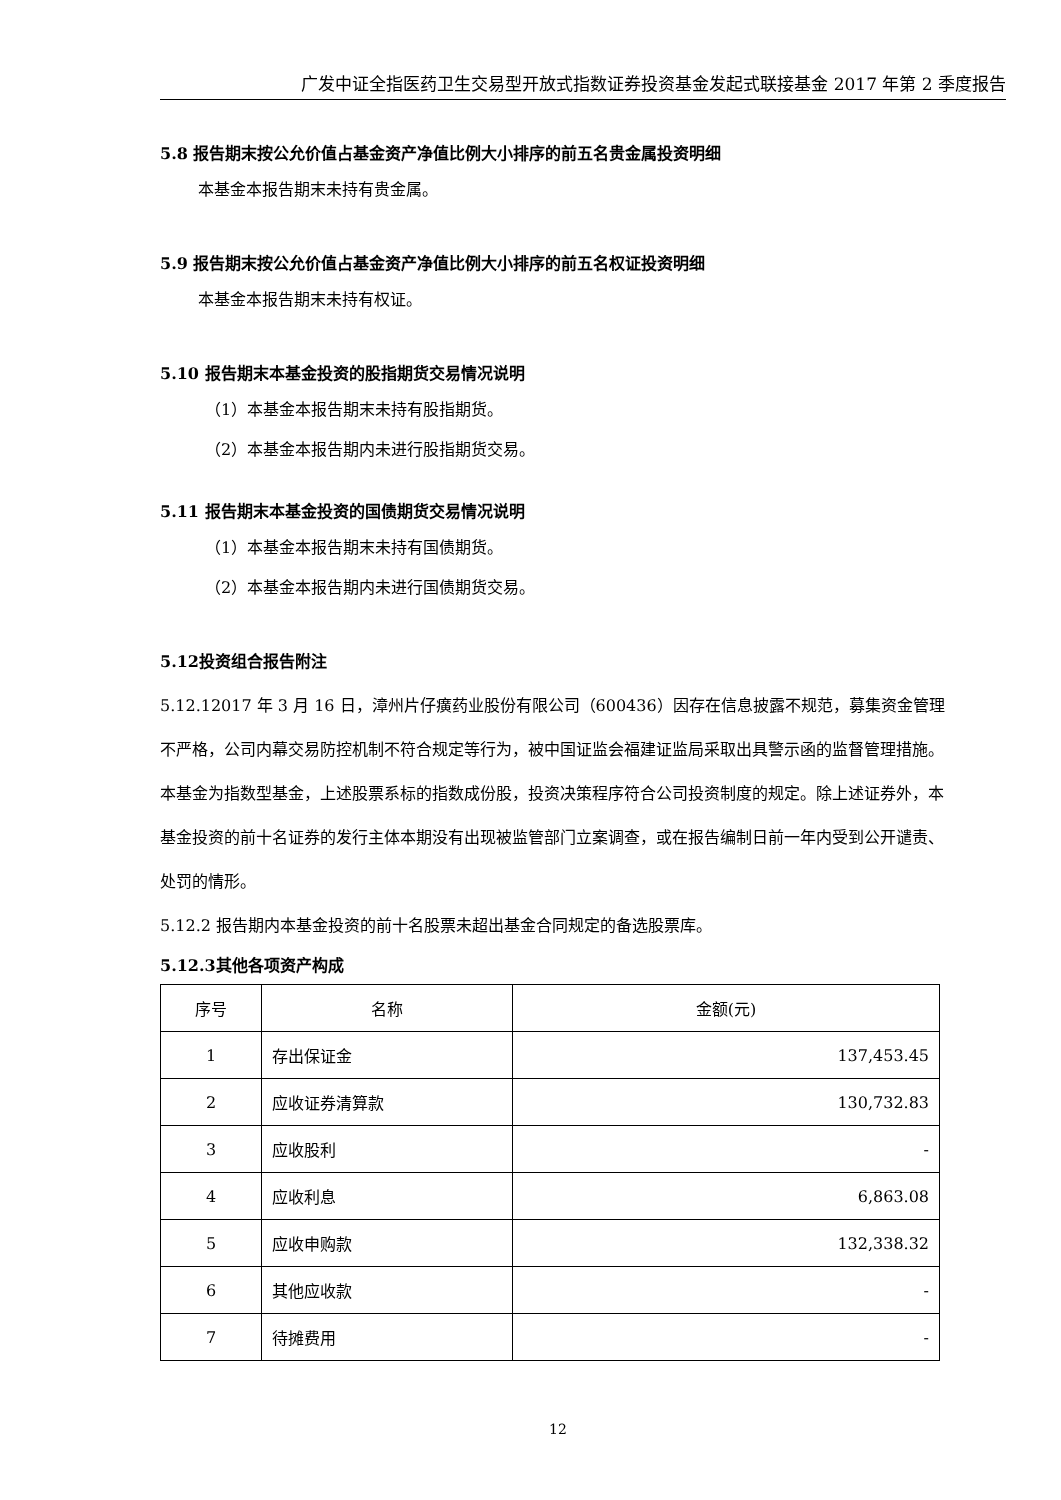广发中证全指医药卫生交易型开放式指数证券投资基金发起式联接基金 2017 年第 2 季度报告
5.8 报告期末按公允价值占基金资产净值比例大小排序的前五名贵金属投资明细
本基金本报告期末未持有贵金属。
5.9 报告期末按公允价值占基金资产净值比例大小排序的前五名权证投资明细
本基金本报告期末未持有权证。
5.10 报告期末本基金投资的股指期货交易情况说明
（1）本基金本报告期末未持有股指期货。
（2）本基金本报告期内未进行股指期货交易。
5.11 报告期末本基金投资的国债期货交易情况说明
（1）本基金本报告期末未持有国债期货。
（2）本基金本报告期内未进行国债期货交易。
5.12投资组合报告附注
5.12.12017 年 3 月 16 日，漳州片仔癀药业股份有限公司（600436）因存在信息披露不规范，募集资金管理不严格，公司内幕交易防控机制不符合规定等行为，被中国证监会福建证监局采取出具警示函的监督管理措施。本基金为指数型基金，上述股票系标的指数成份股，投资决策程序符合公司投资制度的规定。除上述证券外，本基金投资的前十名证券的发行主体本期没有出现被监管部门立案调查，或在报告编制日前一年内受到公开谴责、处罚的情形。
5.12.2 报告期内本基金投资的前十名股票未超出基金合同规定的备选股票库。
5.12.3其他各项资产构成
| 序号 | 名称 | 金额(元) |
| --- | --- | --- |
| 1 | 存出保证金 | 137,453.45 |
| 2 | 应收证券清算款 | 130,732.83 |
| 3 | 应收股利 | - |
| 4 | 应收利息 | 6,863.08 |
| 5 | 应收申购款 | 132,338.32 |
| 6 | 其他应收款 | - |
| 7 | 待摊费用 | - |
12